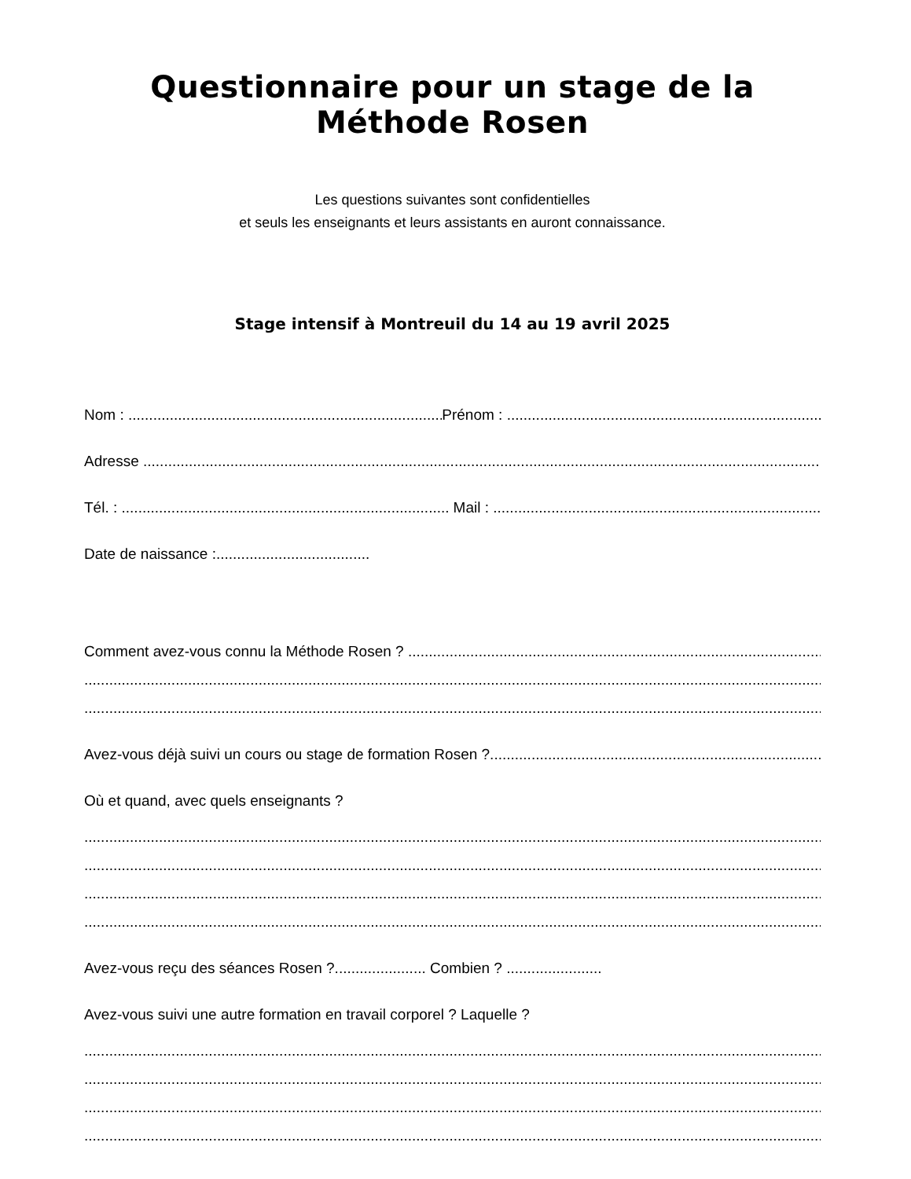Questionnaire pour un stage de la Méthode Rosen
Les questions suivantes sont confidentielles
et seuls les enseignants et leurs assistants en auront connaissance.
Stage intensif à Montreuil du 14 au 19 avril 2025
Nom : Prénom :
Adresse
Tél. : Mail :
Date de naissance :.....................................
Comment avez-vous connu la Méthode Rosen ?
Avez-vous déjà suivi un cours ou stage de formation Rosen ?
Où et quand, avec quels enseignants ?
Avez-vous reçu des séances Rosen ?...................... Combien ? .......................
Avez-vous suivi une autre formation en travail corporel ? Laquelle ?